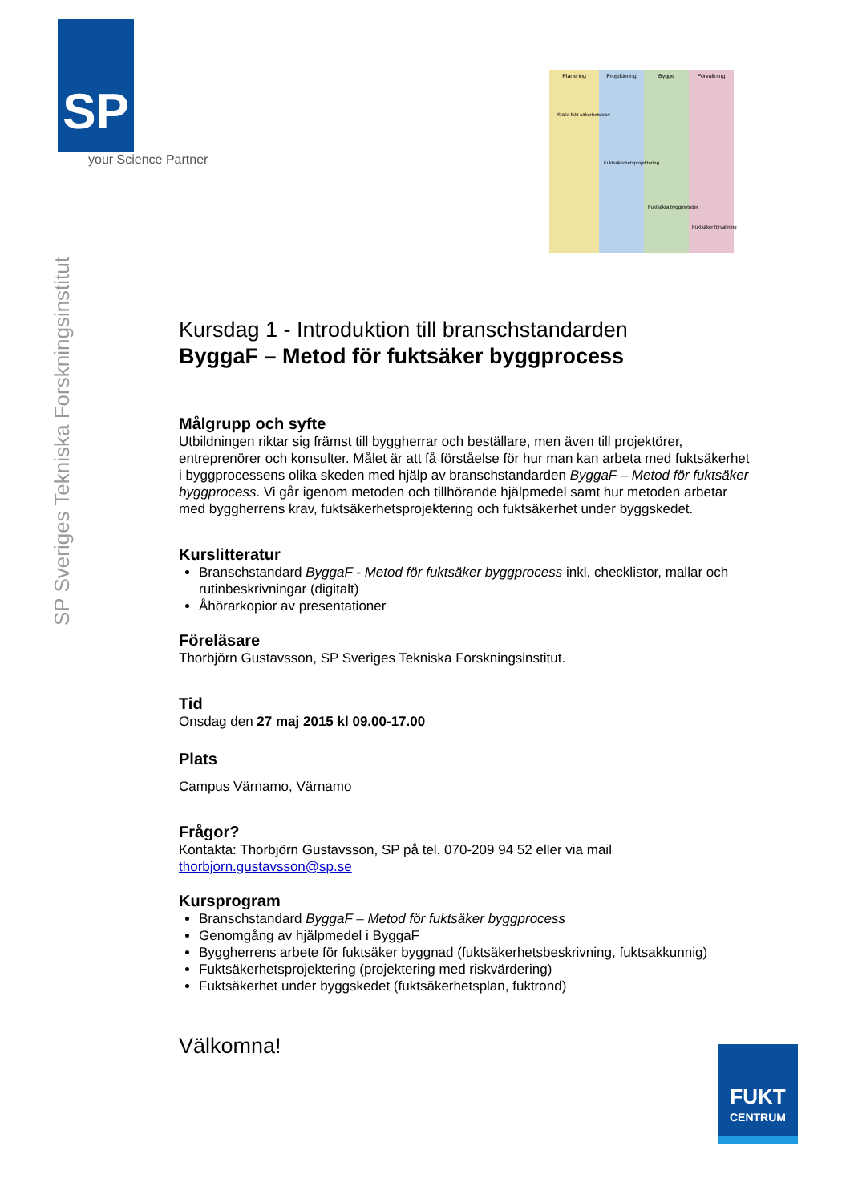SP
your Science Partner
SP Sveriges Tekniska Forskningsinstitut
Planering
Projektering
Bygge
Förvaltning
Ställa fukt-säkerhetskrav
Fuktsäkerhetsprojektering
Fuktsäkra byggmetoder
Fuktsäker förvaltning
Kursdag 1 - Introduktion till branschstandarden
ByggaF – Metod för fuktsäker byggprocess
Målgrupp och syfte
Utbildningen riktar sig främst till byggherrar och beställare, men även till projektörer, entreprenörer och konsulter. Målet är att få förståelse för hur man kan arbeta med fuktsäkerhet i byggprocessens olika skeden med hjälp av branschstandarden ByggaF – Metod för fuktsäker byggprocess. Vi går igenom metoden och tillhörande hjälpmedel samt hur metoden arbetar med byggherrens krav, fuktsäkerhetsprojektering och fuktsäkerhet under byggskedet.
Kurslitteratur
Branschstandard ByggaF - Metod för fuktsäker byggprocess inkl. checklistor, mallar och rutinbeskrivningar (digitalt)
Åhörarkopior av presentationer
Föreläsare
Thorbjörn Gustavsson, SP Sveriges Tekniska Forskningsinstitut.
Tid
Onsdag den 27 maj 2015 kl 09.00-17.00
Plats
Campus Värnamo, Värnamo
Frågor?
Kontakta: Thorbjörn Gustavsson, SP på tel. 070-209 94 52 eller via mail thorbjorn.gustavsson@sp.se
Kursprogram
Branschstandard ByggaF – Metod för fuktsäker byggprocess
Genomgång av hjälpmedel i ByggaF
Byggherrens arbete för fuktsäker byggnad (fuktsäkerhetsbeskrivning, fuktsakkunnig)
Fuktsäkerhetsprojektering (projektering med riskvärdering)
Fuktsäkerhet under byggskedet (fuktsäkerhetsplan, fuktrond)
Välkomna!
FUKT
CENTRUM